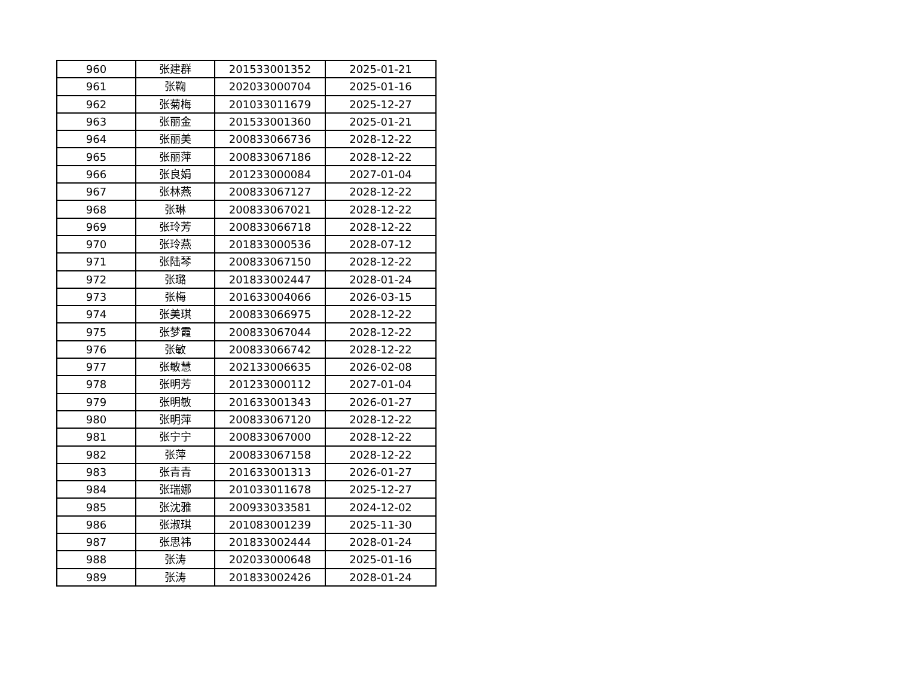| 960 | 张建群 | 201533001352 | 2025-01-21 |
| 961 | 张鞠 | 202033000704 | 2025-01-16 |
| 962 | 张菊梅 | 201033011679 | 2025-12-27 |
| 963 | 张丽金 | 201533001360 | 2025-01-21 |
| 964 | 张丽美 | 200833066736 | 2028-12-22 |
| 965 | 张丽萍 | 200833067186 | 2028-12-22 |
| 966 | 张良娟 | 201233000084 | 2027-01-04 |
| 967 | 张林燕 | 200833067127 | 2028-12-22 |
| 968 | 张琳 | 200833067021 | 2028-12-22 |
| 969 | 张玲芳 | 200833066718 | 2028-12-22 |
| 970 | 张玲燕 | 201833000536 | 2028-07-12 |
| 971 | 张陆琴 | 200833067150 | 2028-12-22 |
| 972 | 张璐 | 201833002447 | 2028-01-24 |
| 973 | 张梅 | 201633004066 | 2026-03-15 |
| 974 | 张美琪 | 200833066975 | 2028-12-22 |
| 975 | 张梦霞 | 200833067044 | 2028-12-22 |
| 976 | 张敏 | 200833066742 | 2028-12-22 |
| 977 | 张敏慧 | 202133006635 | 2026-02-08 |
| 978 | 张明芳 | 201233000112 | 2027-01-04 |
| 979 | 张明敏 | 201633001343 | 2026-01-27 |
| 980 | 张明萍 | 200833067120 | 2028-12-22 |
| 981 | 张宁宁 | 200833067000 | 2028-12-22 |
| 982 | 张萍 | 200833067158 | 2028-12-22 |
| 983 | 张青青 | 201633001313 | 2026-01-27 |
| 984 | 张瑞娜 | 201033011678 | 2025-12-27 |
| 985 | 张沈雅 | 200933033581 | 2024-12-02 |
| 986 | 张淑琪 | 201083001239 | 2025-11-30 |
| 987 | 张思祎 | 201833002444 | 2028-01-24 |
| 988 | 张涛 | 202033000648 | 2025-01-16 |
| 989 | 张涛 | 201833002426 | 2028-01-24 |